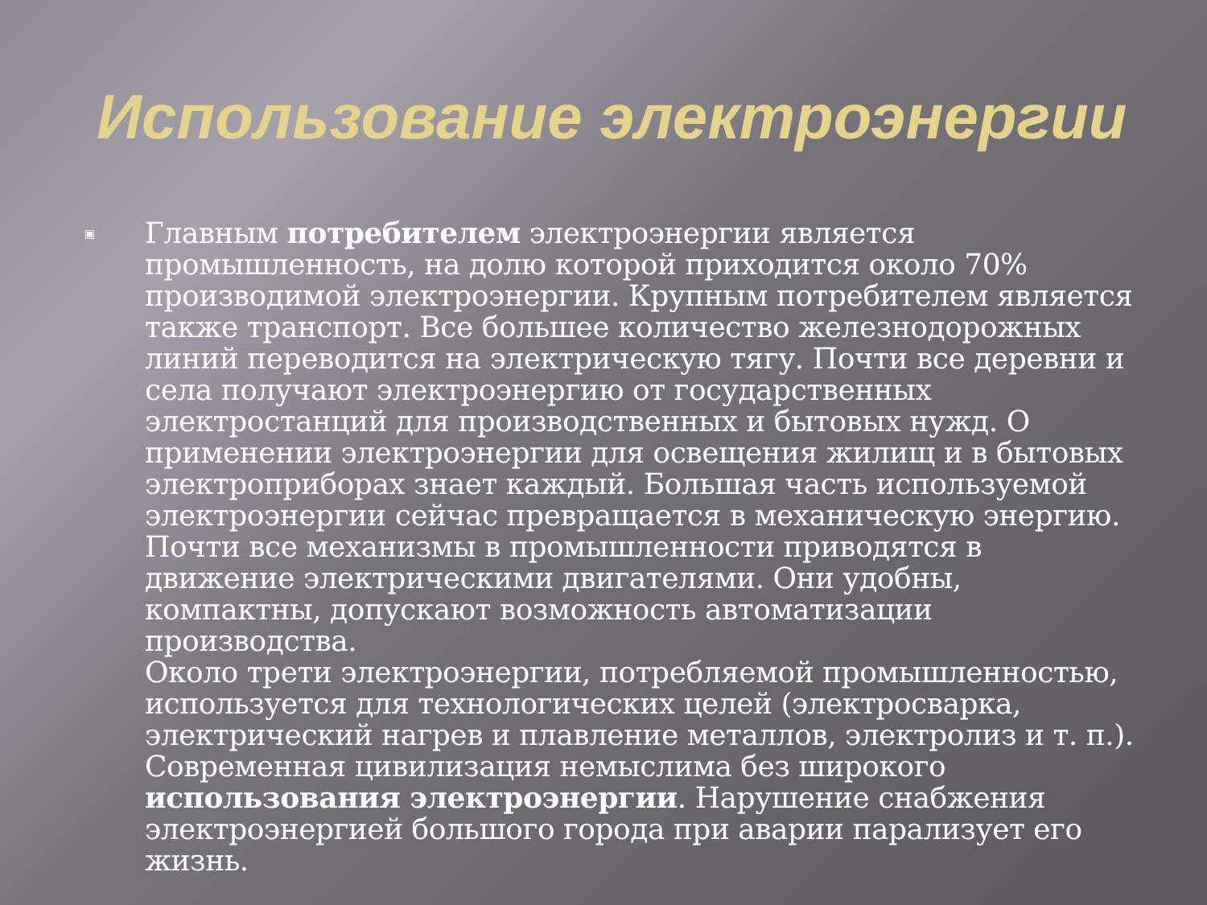Использование электроэнергии
▣
Главным потребителем электроэнергии является промышленность, на долю которой приходится около 70% производимой электроэнергии. Крупным потребителем является также транспорт. Все большее количество железнодорожных линий переводится на электрическую тягу. Почти все деревни и села получают электроэнергию от государственных электростанций для производственных и бытовых нужд. О применении электроэнергии для освещения жилищ и в бытовых электроприборах знает каждый. Большая часть используемой электроэнергии сейчас превращается в механическую энергию. Почти все механизмы в промышленности приводятся в движение электрическими двигателями. Они удобны, компактны, допускают возможность автоматизации производства.
Около трети электроэнергии, потребляемой промышленностью, используется для технологических целей (электросварка, электрический нагрев и плавление металлов, электролиз и т. п.).
Современная цивилизация немыслима без широкого использования электроэнергии. Нарушение снабжения электроэнергией большого города при аварии парализует его жизнь.